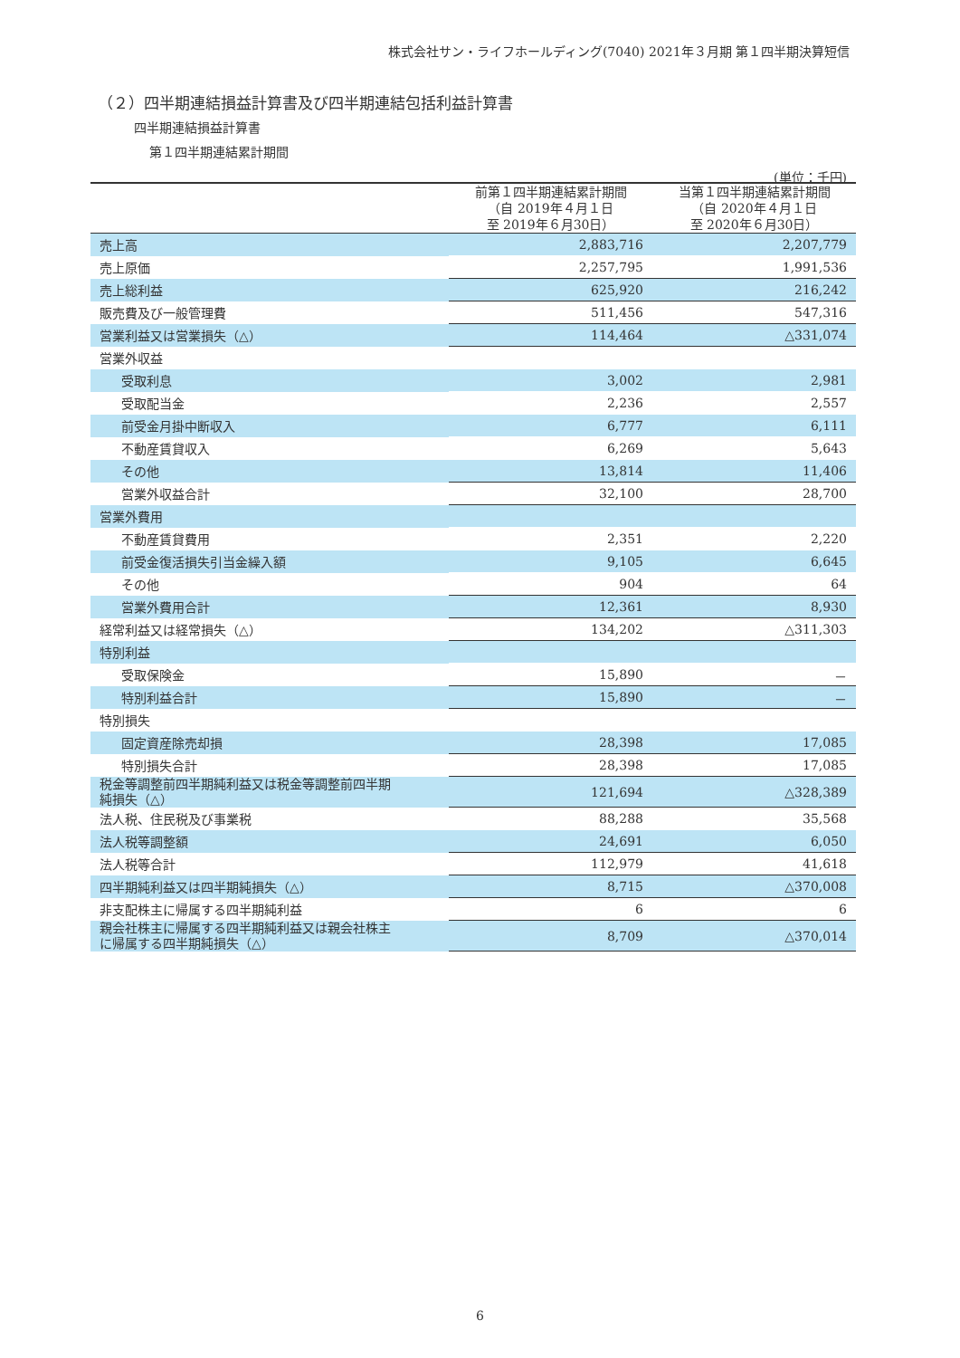株式会社サン・ライフホールディング(7040) 2021年３月期 第１四半期決算短信
（２）四半期連結損益計算書及び四半期連結包括利益計算書
四半期連結損益計算書
第１四半期連結累計期間
(単位：千円)
| | 前第１四半期連結累計期間 （自 2019年４月１日 至 2019年６月30日） | 当第１四半期連結累計期間 （自 2020年４月１日 至 2020年６月30日） |
| --- | --- | --- |
| 売上高 | 2,883,716 | 2,207,779 |
| 売上原価 | 2,257,795 | 1,991,536 |
| 売上総利益 | 625,920 | 216,242 |
| 販売費及び一般管理費 | 511,456 | 547,316 |
| 営業利益又は営業損失（△） | 114,464 | △331,074 |
| 営業外収益 | | |
| 受取利息 | 3,002 | 2,981 |
| 受取配当金 | 2,236 | 2,557 |
| 前受金月掛中断収入 | 6,777 | 6,111 |
| 不動産賃貸収入 | 6,269 | 5,643 |
| その他 | 13,814 | 11,406 |
| 営業外収益合計 | 32,100 | 28,700 |
| 営業外費用 | | |
| 不動産賃貸費用 | 2,351 | 2,220 |
| 前受金復活損失引当金繰入額 | 9,105 | 6,645 |
| その他 | 904 | 64 |
| 営業外費用合計 | 12,361 | 8,930 |
| 経常利益又は経常損失（△） | 134,202 | △311,303 |
| 特別利益 | | |
| 受取保険金 | 15,890 | － |
| 特別利益合計 | 15,890 | － |
| 特別損失 | | |
| 固定資産除売却損 | 28,398 | 17,085 |
| 特別損失合計 | 28,398 | 17,085 |
| 税金等調整前四半期純利益又は税金等調整前四半期 純損失（△） | 121,694 | △328,389 |
| 法人税、住民税及び事業税 | 88,288 | 35,568 |
| 法人税等調整額 | 24,691 | 6,050 |
| 法人税等合計 | 112,979 | 41,618 |
| 四半期純利益又は四半期純損失（△） | 8,715 | △370,008 |
| 非支配株主に帰属する四半期純利益 | 6 | 6 |
| 親会社株主に帰属する四半期純利益又は親会社株主 に帰属する四半期純損失（△） | 8,709 | △370,014 |
6